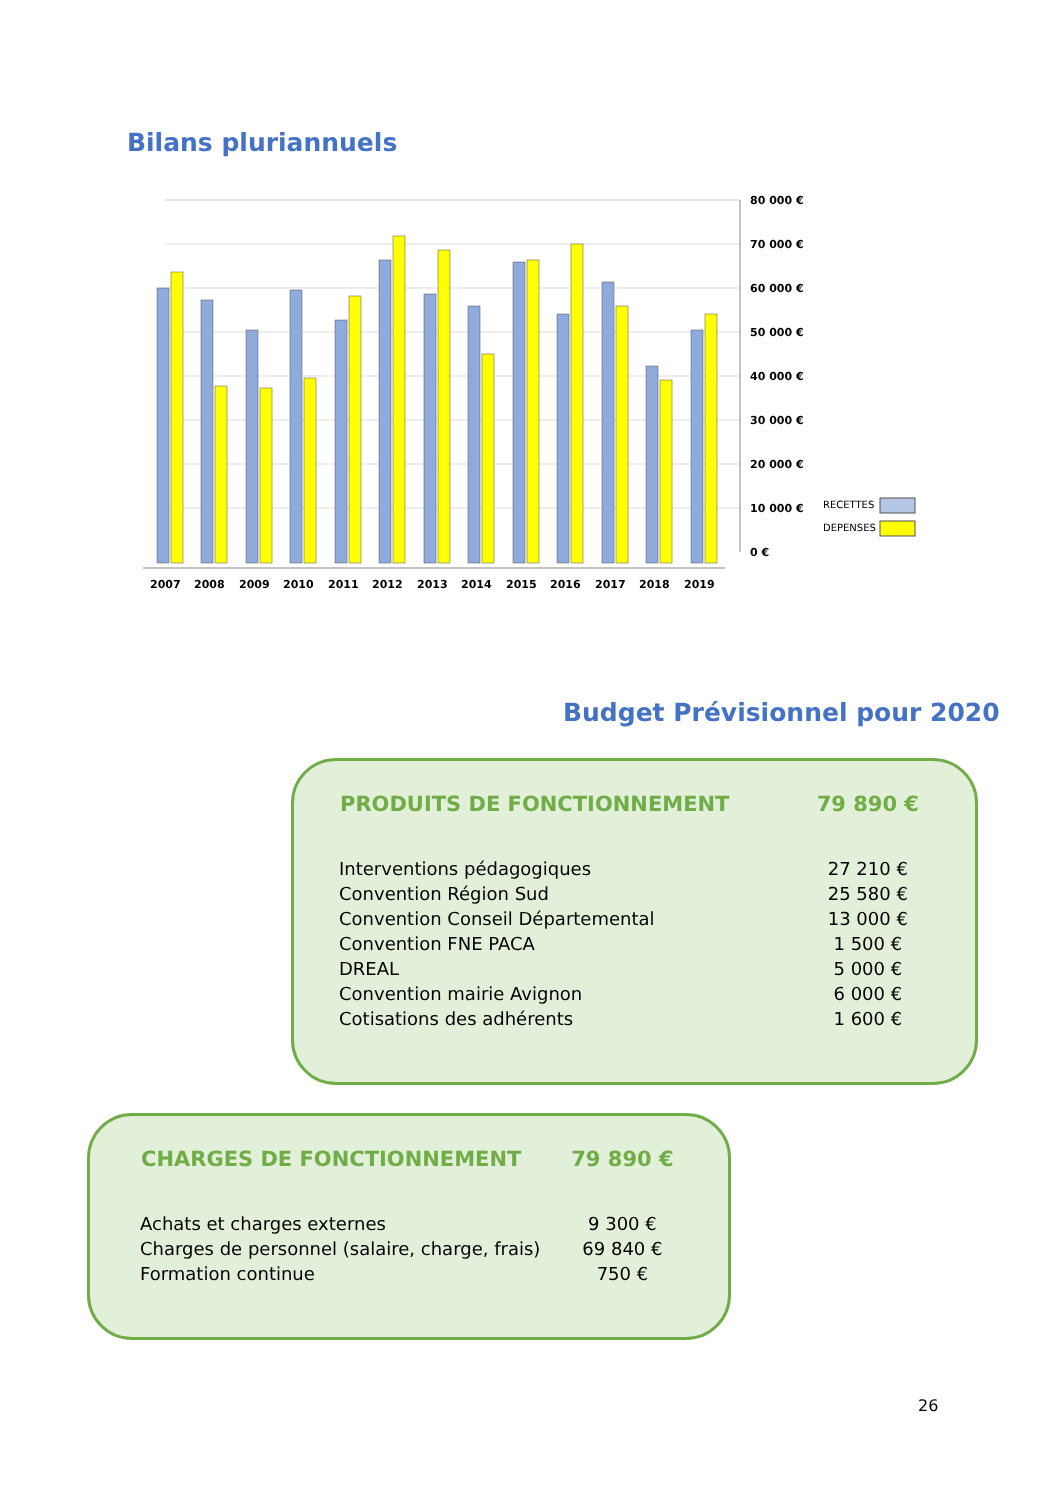Bilans pluriannuels
2007
2008
2009
2010
2011
2012
2013
2014
2015
2016
2017
2018
2019
80 000 €
70 000 €
60 000 €
50 000 €
40 000 €
30 000 €
20 000 €
10 000 €
0 €
RECETTES
DEPENSES
Budget Prévisionnel pour 2020
| PRODUITS DE FONCTIONNEMENT | 79 890 € |
| --- | --- |
| Interventions pédagogiques | 27 210 € |
| Convention Région Sud | 25 580 € |
| Convention Conseil Départemental | 13 000 € |
| Convention FNE PACA | 1 500 € |
| DREAL | 5 000 € |
| Convention mairie Avignon | 6 000 € |
| Cotisations des adhérents | 1 600 € |
| CHARGES DE FONCTIONNEMENT | 79 890 € |
| --- | --- |
| Achats et charges externes | 9 300 € |
| Charges de personnel (salaire, charge, frais) | 69 840 € |
| Formation continue | 750 € |
26